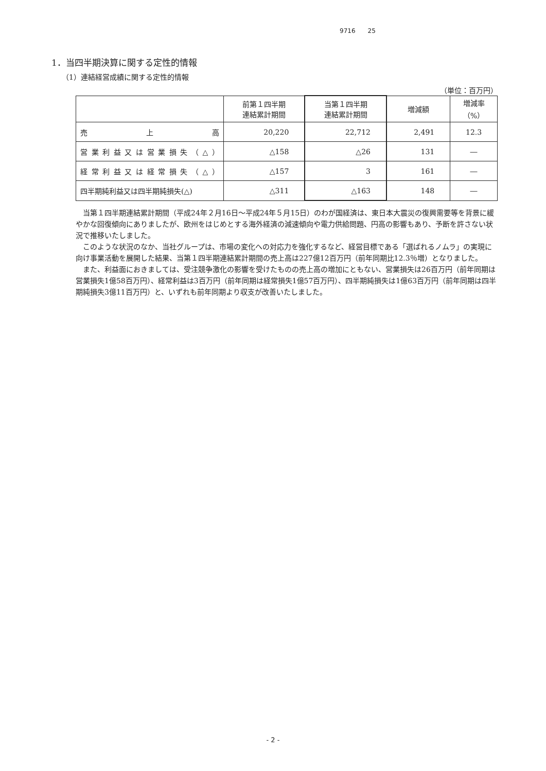9716　　25
1．当四半期決算に関する定性的情報
（1）連結経営成績に関する定性的情報
（単位：百万円）
| | 前第１四半期 連結累計期間 | 当第１四半期 連結累計期間 | 増減額 | 増減率 （%） |
| --- | --- | --- | --- | --- |
| 売 上 高 | 20,220 | 22,712 | 2,491 | 12.3 |
| 営業利益又は営業損失（△） | △158 | △26 | 131 | ― |
| 経常利益又は経常損失（△） | △157 | 3 | 161 | ― |
| 四半期純利益又は四半期純損失(△) | △311 | △163 | 148 | ― |
当第１四半期連結累計期間（平成24年２月16日～平成24年５月15日）のわが国経済は、東日本大震災の復興需要等を背景に緩やかな回復傾向にありましたが、欧州をはじめとする海外経済の減速傾向や電力供給問題、円高の影響もあり、予断を許さない状況で推移いたしました。
このような状況のなか、当社グループは、市場の変化への対応力を強化するなど、経営目標である「選ばれるノムラ」の実現に向け事業活動を展開した結果、当第１四半期連結累計期間の売上高は227億12百万円（前年同期比12.3％増）となりました。
また、利益面におきましては、受注競争激化の影響を受けたものの売上高の増加にともない、営業損失は26百万円（前年同期は営業損失1億58百万円）、経常利益は3百万円（前年同期は経常損失1億57百万円）、四半期純損失は1億63百万円（前年同期は四半期純損失3億11百万円）と、いずれも前年同期より収支が改善いたしました。
- 2 -